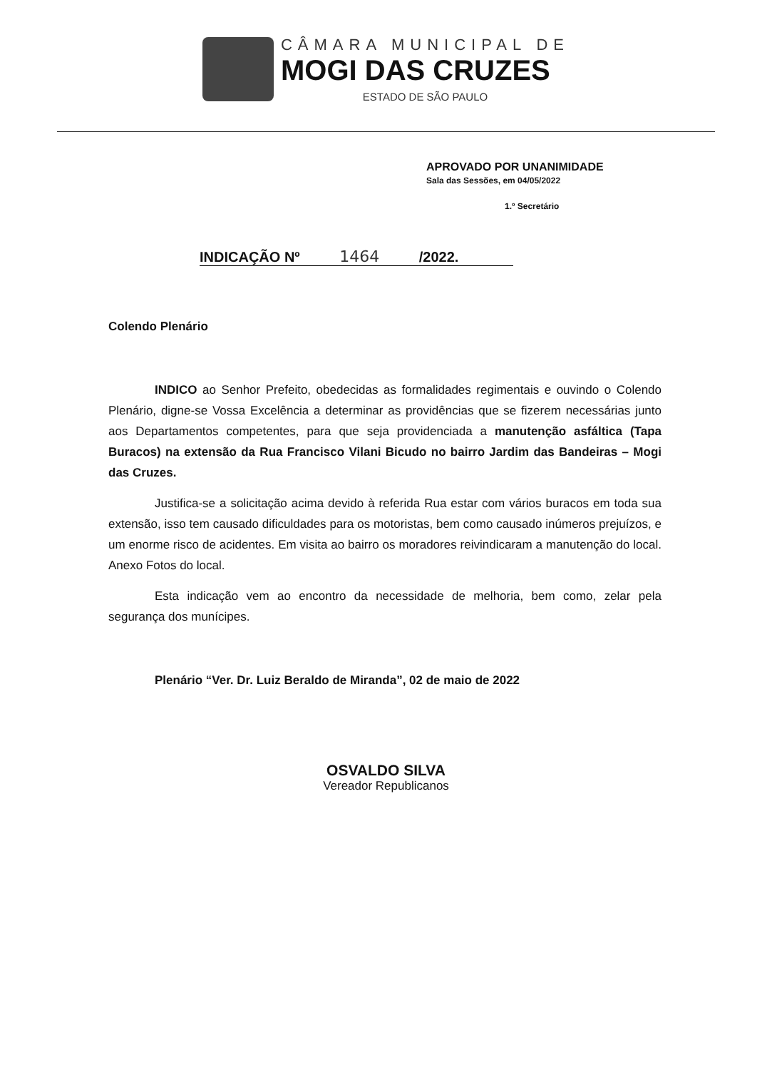CÂMARA MUNICIPAL DE
MOGI DAS CRUZES
ESTADO DE SÃO PAULO
APROVADO POR UNANIMIDADE
Sala das Sessões, em 04/05/2022
1.º Secretário
INDICAÇÃO Nº 1464 /2022.
Colendo Plenário
INDICO ao Senhor Prefeito, obedecidas as formalidades regimentais e ouvindo o Colendo Plenário, digne-se Vossa Excelência a determinar as providências que se fizerem necessárias junto aos Departamentos competentes, para que seja providenciada a manutenção asfáltica (Tapa Buracos) na extensão da Rua Francisco Vilani Bicudo no bairro Jardim das Bandeiras – Mogi das Cruzes.
Justifica-se a solicitação acima devido à referida Rua estar com vários buracos em toda sua extensão, isso tem causado dificuldades para os motoristas, bem como causado inúmeros prejuízos, e um enorme risco de acidentes. Em visita ao bairro os moradores reivindicaram a manutenção do local. Anexo Fotos do local.
Esta indicação vem ao encontro da necessidade de melhoria, bem como, zelar pela segurança dos munícipes.
Plenário “Ver. Dr. Luiz Beraldo de Miranda”, 02 de maio de 2022
OSVALDO SILVA
Vereador Republicanos